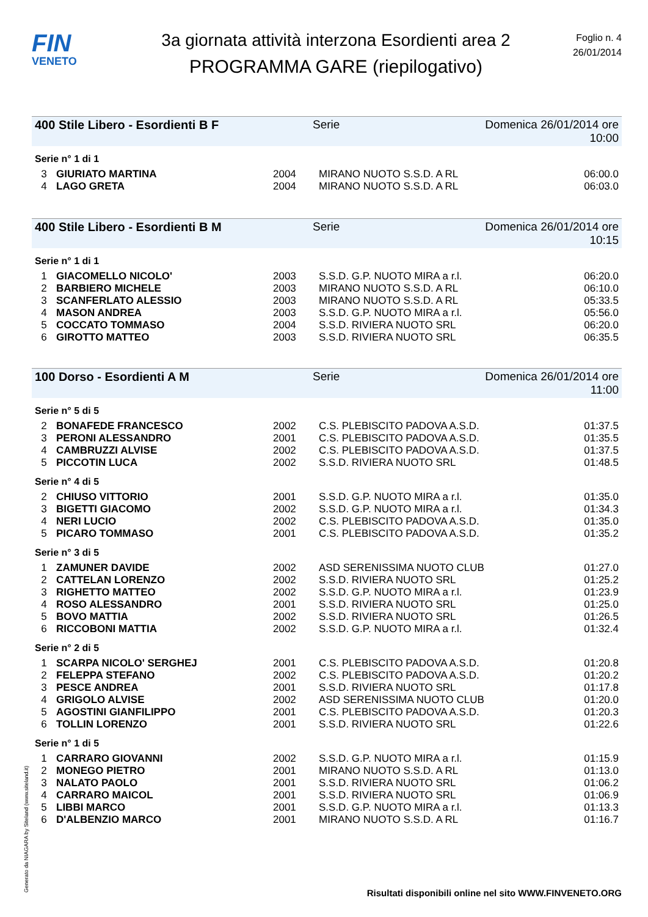FIN
VENETO
3a giornata attività interzona Esordienti area 2
PROGRAMMA GARE (riepilogativo)
Foglio n. 4
26/01/2014
400 Stile Libero - Esordienti B F Serie Domenica 26/01/2014 ore 10:00
Serie n° 1 di 1
| 3 | GIURIATO MARTINA | 2004 | MIRANO NUOTO S.S.D. A RL | 06:00.0 |
| 4 | LAGO GRETA | 2004 | MIRANO NUOTO S.S.D. A RL | 06:03.0 |
400 Stile Libero - Esordienti B M Serie Domenica 26/01/2014 ore 10:15
Serie n° 1 di 1
| 1 | GIACOMELLO NICOLO' | 2003 | S.S.D. G.P. NUOTO MIRA a r.l. | 06:20.0 |
| 2 | BARBIERO MICHELE | 2003 | MIRANO NUOTO S.S.D. A RL | 06:10.0 |
| 3 | SCANFERLATO ALESSIO | 2003 | MIRANO NUOTO S.S.D. A RL | 05:33.5 |
| 4 | MASON ANDREA | 2003 | S.S.D. G.P. NUOTO MIRA a r.l. | 05:56.0 |
| 5 | COCCATO TOMMASO | 2004 | S.S.D. RIVIERA NUOTO SRL | 06:20.0 |
| 6 | GIROTTO MATTEO | 2003 | S.S.D. RIVIERA NUOTO SRL | 06:35.5 |
100 Dorso - Esordienti A M Serie Domenica 26/01/2014 ore 11:00
Serie n° 5 di 5
| 2 | BONAFEDE FRANCESCO | 2002 | C.S. PLEBISCITO PADOVA A.S.D. | 01:37.5 |
| 3 | PERONI ALESSANDRO | 2001 | C.S. PLEBISCITO PADOVA A.S.D. | 01:35.5 |
| 4 | CAMBRUZZI ALVISE | 2002 | C.S. PLEBISCITO PADOVA A.S.D. | 01:37.5 |
| 5 | PICCOTIN LUCA | 2002 | S.S.D. RIVIERA NUOTO SRL | 01:48.5 |
Serie n° 4 di 5
| 2 | CHIUSO VITTORIO | 2001 | S.S.D. G.P. NUOTO MIRA a r.l. | 01:35.0 |
| 3 | BIGETTI GIACOMO | 2002 | S.S.D. G.P. NUOTO MIRA a r.l. | 01:34.3 |
| 4 | NERI LUCIO | 2002 | C.S. PLEBISCITO PADOVA A.S.D. | 01:35.0 |
| 5 | PICARO TOMMASO | 2001 | C.S. PLEBISCITO PADOVA A.S.D. | 01:35.2 |
Serie n° 3 di 5
| 1 | ZAMUNER DAVIDE | 2002 | ASD SERENISSIMA NUOTO CLUB | 01:27.0 |
| 2 | CATTELAN LORENZO | 2002 | S.S.D. RIVIERA NUOTO SRL | 01:25.2 |
| 3 | RIGHETTO MATTEO | 2002 | S.S.D. G.P. NUOTO MIRA a r.l. | 01:23.9 |
| 4 | ROSO ALESSANDRO | 2001 | S.S.D. RIVIERA NUOTO SRL | 01:25.0 |
| 5 | BOVO MATTIA | 2002 | S.S.D. RIVIERA NUOTO SRL | 01:26.5 |
| 6 | RICCOBONI MATTIA | 2002 | S.S.D. G.P. NUOTO MIRA a r.l. | 01:32.4 |
Serie n° 2 di 5
| 1 | SCARPA NICOLO' SERGHEJ | 2001 | C.S. PLEBISCITO PADOVA A.S.D. | 01:20.8 |
| 2 | FELEPPA STEFANO | 2002 | C.S. PLEBISCITO PADOVA A.S.D. | 01:20.2 |
| 3 | PESCE ANDREA | 2001 | S.S.D. RIVIERA NUOTO SRL | 01:17.8 |
| 4 | GRIGOLO ALVISE | 2002 | ASD SERENISSIMA NUOTO CLUB | 01:20.0 |
| 5 | AGOSTINI GIANFILIPPO | 2001 | C.S. PLEBISCITO PADOVA A.S.D. | 01:20.3 |
| 6 | TOLLIN LORENZO | 2001 | S.S.D. RIVIERA NUOTO SRL | 01:22.6 |
Serie n° 1 di 5
| 1 | CARRARO GIOVANNI | 2002 | S.S.D. G.P. NUOTO MIRA a r.l. | 01:15.9 |
| 2 | MONEGO PIETRO | 2001 | MIRANO NUOTO S.S.D. A RL | 01:13.0 |
| 3 | NALATO PAOLO | 2001 | S.S.D. RIVIERA NUOTO SRL | 01:06.2 |
| 4 | CARRARO MAICOL | 2001 | S.S.D. RIVIERA NUOTO SRL | 01:06.9 |
| 5 | LIBBI MARCO | 2001 | S.S.D. G.P. NUOTO MIRA a r.l. | 01:13.3 |
| 6 | D'ALBENZIO MARCO | 2001 | MIRANO NUOTO S.S.D. A RL | 01:16.7 |
Generato da NIAGARA by Siteland (www.siteland.it)
Risultati disponibili online nel sito WWW.FINVENETO.ORG